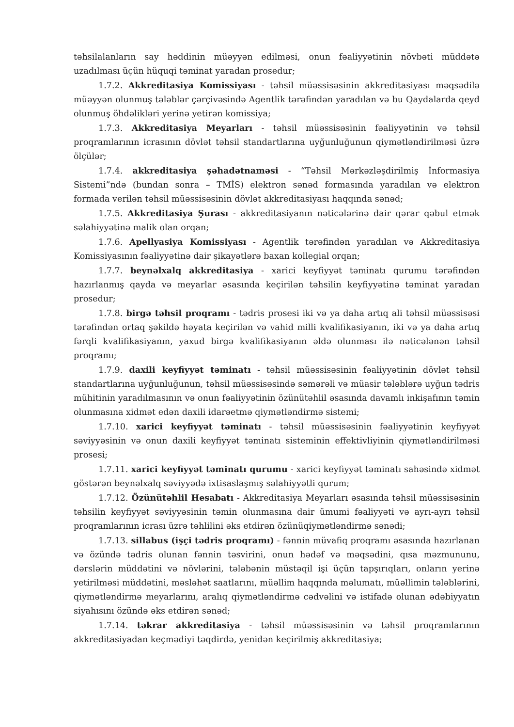təhsilalanların say həddinin müəyyən edilməsi, onun fəaliyyətinin növbəti müddətə uzadılması üçün hüquqi təminat yaradan prosedur;
1.7.2. Akkreditasiya Komissiyası - təhsil müəssisəsinin akkreditasiyası məqsədilə müəyyən olunmuş tələblər çərçivəsində Agentlik tərəfindən yaradılan və bu Qaydalarda qeyd olunmuş öhdəlikləri yerinə yetirən komissiya;
1.7.3. Akkreditasiya Meyarları - təhsil müəssisəsinin fəaliyyətinin və təhsil proqramlarının icrasının dövlət təhsil standartlarına uyğunluğunun qiymətləndirilməsi üzrə ölçülər;
1.7.4. akkreditasiya şəhadətnaməsi - “Təhsil Mərkəzləşdirilmiş İnformasiya Sistemi”ndə (bundan sonra – TMİS) elektron sənəd formasında yaradılan və elektron formada verilən təhsil müəssisəsinin dövlət akkreditasiyası haqqında sənəd;
1.7.5. Akkreditasiya Şurası - akkreditasiyanın nəticələrinə dair qərar qəbul etmək səlahiyyətinə malik olan orqan;
1.7.6. Apellyasiya Komissiyası - Agentlik tərəfindən yaradılan və Akkreditasiya Komissiyasının fəaliyyətinə dair şikayətlərə baxan kollegial orqan;
1.7.7. beynəlxalq akkreditasiya - xarici keyfiyyət təminatı qurumu tərəfindən hazırlanmış qayda və meyarlar əsasında keçirilən təhsilin keyfiyyətinə təminat yaradan prosedur;
1.7.8. birgə təhsil proqramı - tədris prosesi iki və ya daha artıq ali təhsil müəssisəsi tərəfindən ortaq şəkildə həyata keçirilən və vahid milli kvalifikasiyanın, iki və ya daha artıq fərqli kvalifikasiyanın, yaxud birgə kvalifikasiyanın əldə olunması ilə nəticələnən təhsil proqramı;
1.7.9. daxili keyfiyyət təminatı - təhsil müəssisəsinin fəaliyyətinin dövlət təhsil standartlarına uyğunluğunun, təhsil müəssisəsində səmərəli və müasir tələblərə uyğun tədris mühitinin yaradılmasının və onun fəaliyyətinin özünütəhlil əsasında davamlı inkişafının təmin olunmasına xidmət edən daxili idarəetmə qiymətləndirmə sistemi;
1.7.10. xarici keyfiyyət təminatı - təhsil müəssisəsinin fəaliyyətinin keyfiyyət səviyyəsinin və onun daxili keyfiyyət təminatı sisteminin effektivliyinin qiymətləndirilməsi prosesi;
1.7.11. xarici keyfiyyət təminatı qurumu - xarici keyfiyyət təminatı sahəsində xidmət göstərən beynəlxalq səviyyədə ixtisaslaşmış səlahiyyətli qurum;
1.7.12. Özünütəhlil Hesabatı - Akkreditasiya Meyarları əsasında təhsil müəssisəsinin təhsilin keyfiyyət səviyyəsinin təmin olunmasına dair ümumi fəaliyyəti və ayrı-ayrı təhsil proqramlarının icrası üzrə təhlilini əks etdirən özünüqiymətləndirmə sənədi;
1.7.13. sillabus (işçi tədris proqramı) - fənnin müvafiq proqramı əsasında hazırlanan və özündə tədris olunan fənnin təsvirini, onun hədəf və məqsədini, qısa məzmununu, dərslərin müddətini və növlərini, tələbənin müstəqil işi üçün tapşırıqları, onların yerinə yetirilməsi müddətini, məsləhət saatlarını, müəllim haqqında məlumatı, müəllimin tələblərini, qiymətləndirmə meyarlarını, aralıq qiymətləndirmə cədvəlini və istifadə olunan ədəbiyyatın siyahısını özündə əks etdirən sənəd;
1.7.14. təkrar akkreditasiya - təhsil müəssisəsinin və təhsil proqramlarının akkreditasiyadan keçmədiyi təqdirdə, yenidən keçirilmiş akkreditasiya;